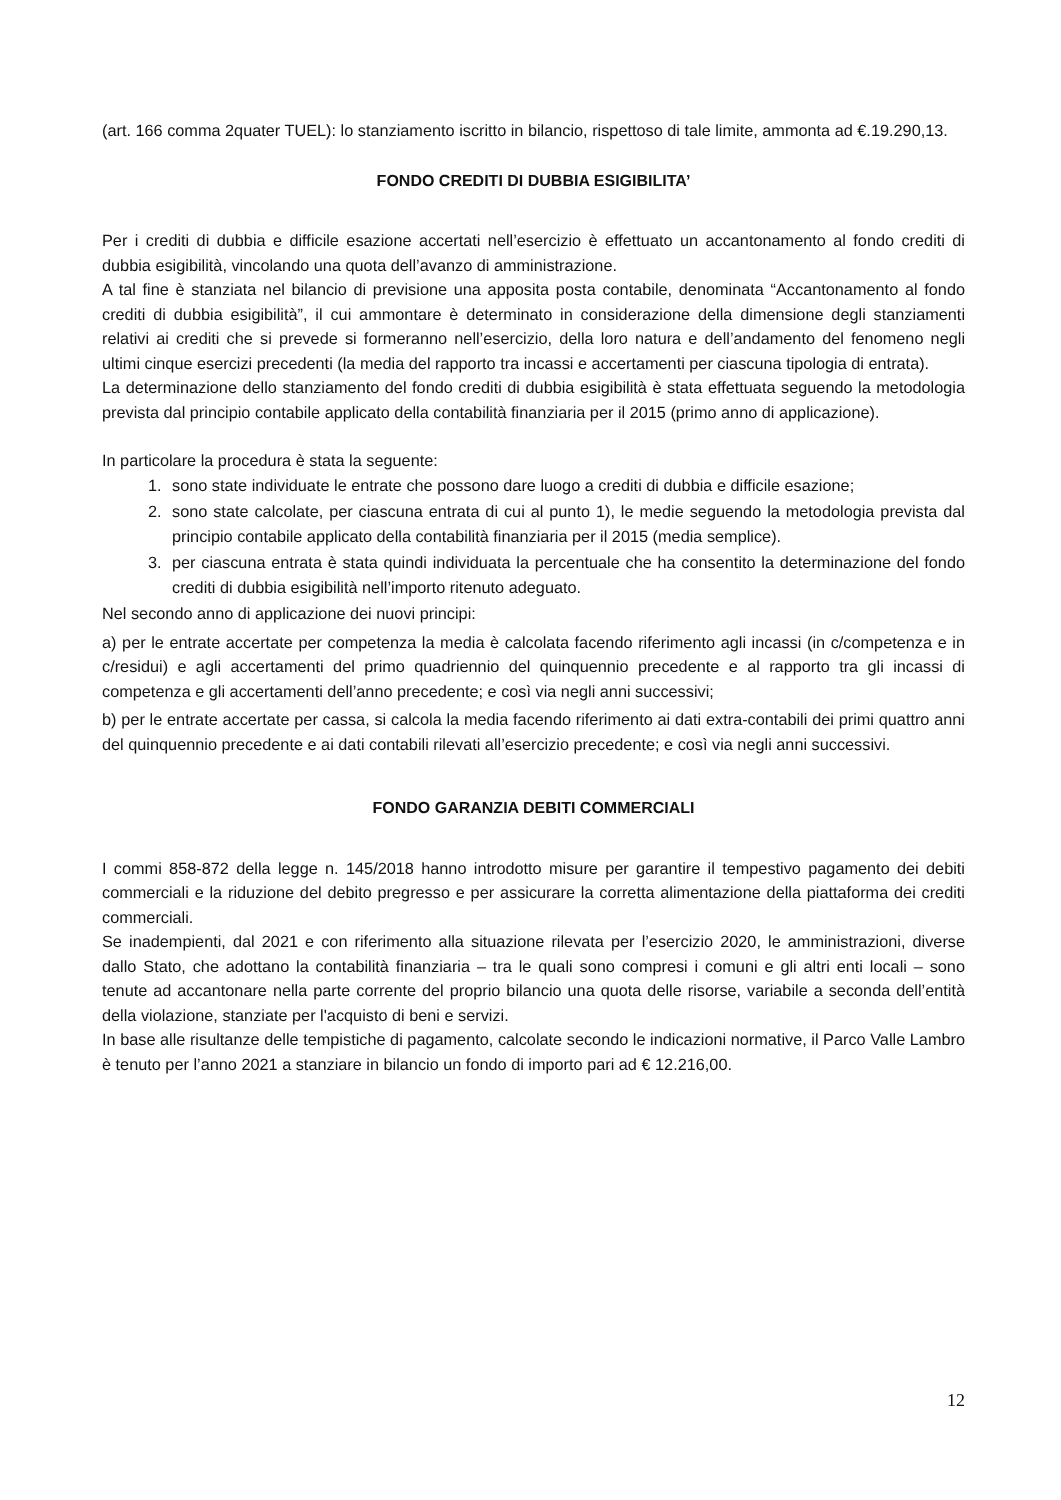(art. 166 comma 2quater TUEL): lo stanziamento iscritto in bilancio, rispettoso di tale limite, ammonta ad €.19.290,13.
FONDO CREDITI DI DUBBIA ESIGIBILITA’
Per i crediti di dubbia e difficile esazione accertati nell’esercizio è effettuato un accantonamento al fondo crediti di dubbia esigibilità, vincolando una quota dell’avanzo di amministrazione.
A tal fine è stanziata nel bilancio di previsione una apposita posta contabile, denominata “Accantonamento al fondo crediti di dubbia esigibilità”, il cui ammontare è determinato in considerazione della dimensione degli stanziamenti relativi ai crediti che si prevede si formeranno nell’esercizio, della loro natura e dell’andamento del fenomeno negli ultimi cinque esercizi precedenti (la media del rapporto tra incassi e accertamenti per ciascuna tipologia di entrata).
La determinazione dello stanziamento del fondo crediti di dubbia esigibilità è stata effettuata seguendo la metodologia prevista dal principio contabile applicato della contabilità finanziaria per il 2015 (primo anno di applicazione).
In particolare la procedura è stata la seguente:
1. sono state individuate le entrate che possono dare luogo a crediti di dubbia e difficile esazione;
2. sono state calcolate, per ciascuna entrata di cui al punto 1), le medie seguendo la metodologia prevista dal principio contabile applicato della contabilità finanziaria per il 2015 (media semplice).
3. per ciascuna entrata è stata quindi individuata la percentuale che ha consentito la determinazione del fondo crediti di dubbia esigibilità nell’importo ritenuto adeguato.
Nel secondo anno di applicazione dei nuovi principi:
a) per le entrate accertate per competenza la media è calcolata facendo riferimento agli incassi (in c/competenza e in c/residui) e agli accertamenti del primo quadriennio del quinquennio precedente e al rapporto tra gli incassi di competenza e gli accertamenti dell’anno precedente; e così via negli anni successivi;
b) per le entrate accertate per cassa, si calcola la media facendo riferimento ai dati extra-contabili dei primi quattro anni del quinquennio precedente e ai dati contabili rilevati all’esercizio precedente; e così via negli anni successivi.
FONDO GARANZIA DEBITI COMMERCIALI
I commi 858-872 della legge n. 145/2018 hanno introdotto misure per garantire il tempestivo pagamento dei debiti commerciali e la riduzione del debito pregresso e per assicurare la corretta alimentazione della piattaforma dei crediti commerciali.
Se inadempienti, dal 2021 e con riferimento alla situazione rilevata per l’esercizio 2020, le amministrazioni, diverse dallo Stato, che adottano la contabilità finanziaria – tra le quali sono compresi i comuni e gli altri enti locali – sono tenute ad accantonare nella parte corrente del proprio bilancio una quota delle risorse, variabile a seconda dell’entità della violazione, stanziate per l'acquisto di beni e servizi.
In base alle risultanze delle tempistiche di pagamento, calcolate secondo le indicazioni normative, il Parco Valle Lambro è tenuto per l’anno 2021 a stanziare in bilancio un fondo di importo pari ad € 12.216,00.
12